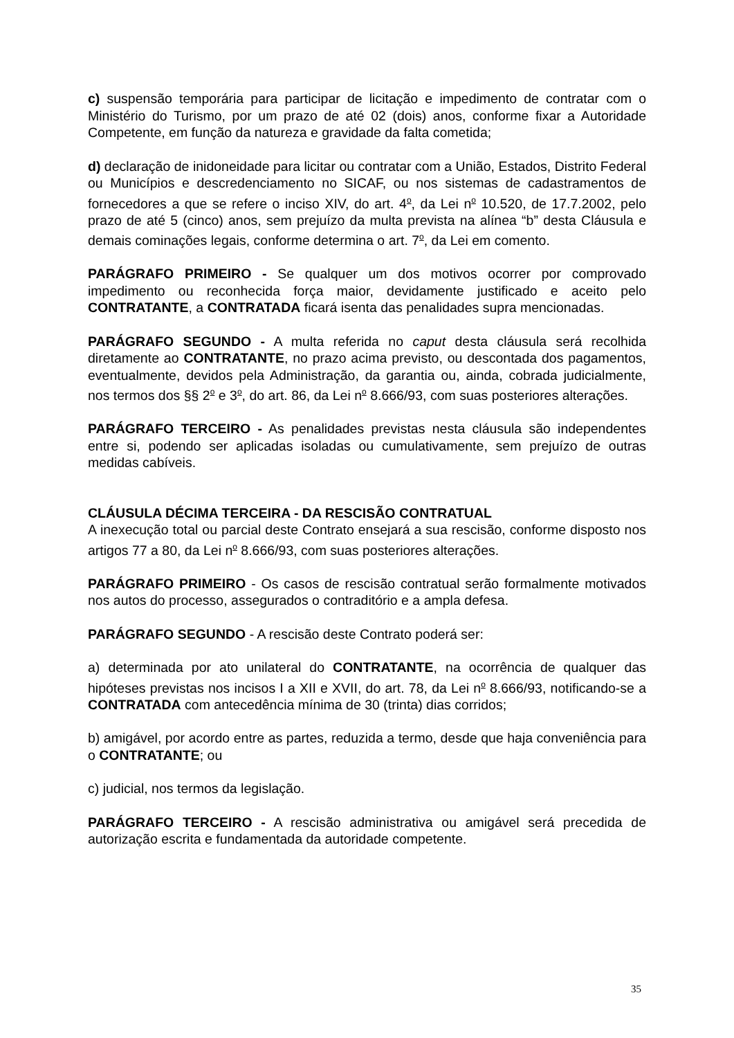c) suspensão temporária para participar de licitação e impedimento de contratar com o Ministério do Turismo, por um prazo de até 02 (dois) anos, conforme fixar a Autoridade Competente, em função da natureza e gravidade da falta cometida;
d) declaração de inidoneidade para licitar ou contratar com a União, Estados, Distrito Federal ou Municípios e descredenciamento no SICAF, ou nos sistemas de cadastramentos de fornecedores a que se refere o inciso XIV, do art. 4<sup>o</sup>, da Lei n<sup>o</sup> 10.520, de 17.7.2002, pelo prazo de até 5 (cinco) anos, sem prejuízo da multa prevista na alínea “b” desta Cláusula e demais cominações legais, conforme determina o art. 7<sup>o</sup>, da Lei em comento.
PARÁGRAFO PRIMEIRO - Se qualquer um dos motivos ocorrer por comprovado impedimento ou reconhecida força maior, devidamente justificado e aceito pelo CONTRATANTE, a CONTRATADA ficará isenta das penalidades supra mencionadas.
PARÁGRAFO SEGUNDO - A multa referida no caput desta cláusula será recolhida diretamente ao CONTRATANTE, no prazo acima previsto, ou descontada dos pagamentos, eventualmente, devidos pela Administração, da garantia ou, ainda, cobrada judicialmente, nos termos dos §§ 2<sup>o</sup> e 3<sup>o</sup>, do art. 86, da Lei n<sup>o</sup> 8.666/93, com suas posteriores alterações.
PARÁGRAFO TERCEIRO - As penalidades previstas nesta cláusula são independentes entre si, podendo ser aplicadas isoladas ou cumulativamente, sem prejuízo de outras medidas cabíveis.
CLÁUSULA DÉCIMA TERCEIRA - DA RESCISÃO CONTRATUAL
A inexecução total ou parcial deste Contrato ensejará a sua rescisão, conforme disposto nos artigos 77 a 80, da Lei n<sup>o</sup> 8.666/93, com suas posteriores alterações.
PARÁGRAFO PRIMEIRO - Os casos de rescisão contratual serão formalmente motivados nos autos do processo, assegurados o contraditório e a ampla defesa.
PARÁGRAFO SEGUNDO - A rescisão deste Contrato poderá ser:
a) determinada por ato unilateral do CONTRATANTE, na ocorrência de qualquer das hipóteses previstas nos incisos I a XII e XVII, do art. 78, da Lei n<sup>o</sup> 8.666/93, notificando-se a CONTRATADA com antecedência mínima de 30 (trinta) dias corridos;
b) amigável, por acordo entre as partes, reduzida a termo, desde que haja conveniência para o CONTRATANTE; ou
c) judicial, nos termos da legislação.
PARÁGRAFO TERCEIRO - A rescisão administrativa ou amigável será precedida de autorização escrita e fundamentada da autoridade competente.
35